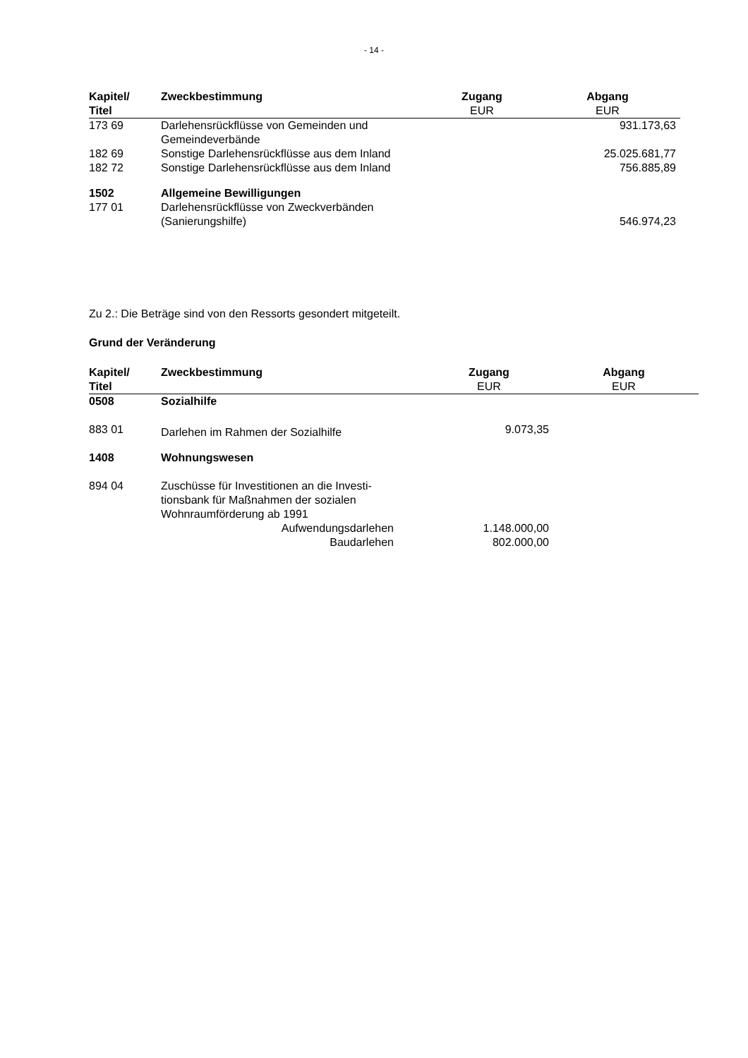- 14 -
| Kapitel/ | Zweckbestimmung | Zugang | Abgang |
| --- | --- | --- | --- |
| Titel | | EUR | EUR |
| 173 69 | Darlehensrückflüsse von Gemeinden und Gemeindeverbände | | 931.173,63 |
| 182 69 | Sonstige Darlehensrückflüsse aus dem Inland | | 25.025.681,77 |
| 182 72 | Sonstige Darlehensrückflüsse aus dem Inland | | 756.885,89 |
| 1502 | Allgemeine Bewilligungen | | |
| 177 01 | Darlehensrückflüsse von Zweckverbänden (Sanierungshilfe) | | 546.974,23 |
Zu 2.: Die Beträge sind von den Ressorts gesondert mitgeteilt.
Grund der Veränderung
| Kapitel/ | Zweckbestimmung | Zugang | Abgang |
| --- | --- | --- | --- |
| Titel | | EUR | EUR |
| 0508 | Sozialhilfe | | |
| 883 01 | Darlehen im Rahmen der Sozialhilfe | 9.073,35 | |
| 1408 | Wohnungswesen | | |
| 894 04 | Zuschüsse für Investitionen an die Investi- tionsbank für Maßnahmen der sozialen Wohnraumförderung ab 1991 | | |
| | Aufwendungsdarlehen | 1.148.000,00 | |
| | Baudarlehen | 802.000,00 | |